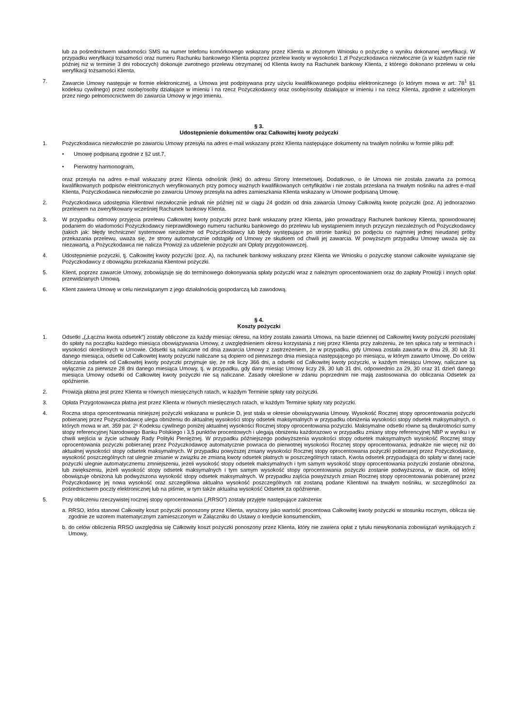lub za pośrednictwem wiadomości SMS na numer telefonu komórkowego wskazany przez Klienta w złożonym Wniosku o pożyczkę o wyniku dokonanej weryfikacji. W przypadku weryfikacji tożsamości oraz numeru Rachunku bankowego Klienta poprzez przelew kwoty w wysokości 1 zł Pożyczkodawca niezwłocznie (a w każdym razie nie później niż w terminie 3 dni roboczych) dokonuje zwrotnego przelewu otrzymanej od Klienta kwoty na Rachunek bankowy Klienta, z którego dokonano przelewu w celu weryfikacji tożsamości Klienta.
7. Zawarcie Umowy następuje w formie elektronicznej, a Umowa jest podpisywana przy użyciu kwalifikowanego podpisu elektronicznego (o którym mowa w art. 78<sup>1</sup> §1 kodeksu cywilnego) przez osobę/osoby działające w imieniu i na rzecz Pożyczkodawcy oraz osobę/osoby działające w imieniu i na rzecz Klienta, zgodnie z udzielonym przez niego pełnomocnictwem do zawarcia Umowy w jego imieniu.
§ 3.
Udostępnienie dokumentów oraz Całkowitej kwoty pożyczki
1. Pożyczkodawca niezwłocznie po zawarciu Umowy przesyła na adres e-mail wskazany przez Klienta następujące dokumenty na trwałym nośniku w formie pliku pdf:
• Umowę podpisaną zgodnie z §2 ust.7,
• Pierwotny harmonogram,
oraz przesyła na adres e-mail wskazany przez Klienta odnośnik (link) do adresu Strony Internetowej. Dodatkowo, o ile Umowa nie została zawarta za pomocą kwalifikowanych podpisów elektronicznych weryfikowanych przy pomocy ważnych kwalifikowanych certyfikatów i nie została przesłana na trwałym nośniku na adres e-mail Klienta, Pożyczkodawca niezwłocznie po zawarciu Umowy przesyła na adres zamieszkania Klienta wskazany w Umowie podpisaną Umowę.
2. Pożyczkodawca udostępnia Klientowi niezwłocznie jednak nie później niż w ciągu 24 godzin od dnia zawarcia Umowy Całkowitą kwotę pożyczki (poz. A) jednorazowo przelewem na zweryfikowany wcześniej Rachunek bankowy Klienta.
3. W przypadku odmowy przyjęcia przelewu Całkowitej kwoty pożyczki przez bank wskazany przez Klienta, jako prowadzący Rachunek bankowy Klienta, spowodowanej podaniem do wiadomości Pożyczkodawcy nieprawidłowego numeru rachunku bankowego do przelewu lub wystąpieniem innych przyczyn niezależnych od Pożyczkodawcy (takich jak: błędy techniczne/ systemowe niezależne od Pożyczkodawcy lub błędy występujące po stronie banku) po podjęciu co najmniej jednej nieudanej próby przekazania przelewu, uważa się, że strony automatycznie odstąpiły od Umowy ze skutkiem od chwili jej zawarcia. W powyższym przypadku Umowę uważa się za niezawartą, a Pożyczkodawca nie nalicza Prowizji za udzielenie pożyczki ani Opłaty przygotowawczej.
4. Udostępnienie pożyczki, tj. Całkowitej kwoty pożyczki (poz. A), na rachunek bankowy wskazany przez Klienta we Wniosku o pożyczkę stanowi całkowite wywiązanie się Pożyczkodawcy z obowiązku przekazania Klientowi pożyczki.
5. Klient, poprzez zawarcie Umowy, zobowiązuje się do terminowego dokonywania spłaty pożyczki wraz z należnym oprocentowaniem oraz do zapłaty Prowizji i innych opłat przewidzianych Umową.
6. Klient zawiera Umowę w celu niezwiązanym z jego działalnością gospodarczą lub zawodową.
§ 4.
Koszty pożyczki
1. Odsetki „(„Łączna kwota odsetek”) zostały obliczone za każdy miesiąc okresu, na który została zawarta Umowa, na bazie dziennej od Całkowitej kwoty pożyczki pozostałej do spłaty na początku każdego miesiąca obowiązywania Umowy, z uwzględnieniem okresu korzystania z niej przez Klienta przy założeniu, że ten spłaca raty w terminach i wysokości określonych w Umowie. Odsetki są naliczane od dnia zawarcia Umowy z zastrzeżeniem, że w przypadku, gdy Umowa została zawarta w dniu 29, 30 lub 31 danego miesiąca, odsetki od Całkowitej kwoty pożyczki naliczane są dopiero od pierwszego dnia miesiąca następującego po miesiącu, w którym zawarto Umowę. Do celów obliczania odsetek od Całkowitej kwoty pożyczki przyjmuje się, że rok liczy 366 dni, a odsetki od Całkowitej kwoty pożyczki, w każdym miesiącu Umowy, naliczane są wyłącznie za pierwsze 28 dni danego miesiąca Umowy, tj. w przypadku, gdy dany miesiąc Umowy liczy 29, 30 lub 31 dni, odpowiednio za 29, 30 oraz 31 dzień danego miesiąca Umowy odsetki od Całkowitej kwoty pożyczki nie są naliczane. Zasady określone w zdaniu poprzednim nie mają zastosowania do obliczania Odsetek za opóźnienie.
2. Prowizja płatna jest przez Klienta w równych miesięcznych ratach, w każdym Terminie spłaty raty pożyczki.
3. Opłata Przygotowawcza płatna jest przez Klienta w równych miesięcznych ratach, w każdym Terminie spłaty raty pożyczki.
4. Roczna stopa oprocentowania niniejszej pożyczki wskazana w punkcie D, jest stała w okresie obowiązywania Umowy. Wysokość Rocznej stopy oprocentowania pożyczki pobieranej przez Pożyczkodawcę ulega obniżeniu do aktualnej wysokości stopy odsetek maksymalnych w przypadku obniżenia wysokości stopy odsetek maksymalnych, o których mowa w art. 359 par. 2¹ Kodeksu cywilnego poniżej aktualnej wysokości Rocznej stopy oprocentowania pożyczki. Maksymalne odsetki równe są dwukrotności sumy stopy referencyjnej Narodowego Banku Polskiego i 3,5 punktów procentowych i ulegają obniżeniu każdorazowo w przypadku zmiany stopy referencyjnej NBP w wyniku i w chwili wejścia w życie uchwały Rady Polityki Pieniężnej. W przypadku późniejszego podwyższenia wysokości stopy odsetek maksymalnych wysokość Rocznej stopy oprocentowania pożyczki pobieranej przez Pożyczkodawcę automatycznie powraca do pierwotnej wysokości Rocznej stopy oprocentowania, jednakże nie więcej niż do aktualnej wysokości stopy odsetek maksymalnych. W przypadku powyższej zmiany wysokości Rocznej stopy oprocentowania pożyczki pobieranej przez Pożyczkodawcę, wysokość poszczególnych rat ulegnie zmianie w związku ze zmianą kwoty odsetek płatnych w poszczególnych ratach. Kwota odsetek przypadająca do spłaty w danej racie pożyczki ulegnie automatycznemu zmniejszeniu, jeżeli wysokość stopy odsetek maksymalnych i tym samym wysokość stopy oprocentowania pożyczki zostanie obniżona, lub zwiększeniu, jeżeli wysokość stopy odsetek maksymalnych i tym samym wysokość stopy oprocentowania pożyczki zostanie podwyższona, w dacie, od której obowiązuje obniżona lub podwyższona wysokość stopy odsetek maksymalnych. W przypadku zajścia powyższych zmian Rocznej stopy oprocentowania pobieranej przez Pożyczkodawcę jej nowa wysokość oraz szczegółowa aktualna wysokość poszczególnych rat zostaną podane Klientowi na trwałym nośniku, w szczególności za pośrednictwem poczty elektronicznej lub na piśmie, w tym także aktualna wysokość Odsetek za opóźnienie.
5. Przy obliczeniu rzeczywistej rocznej stopy oprocentowania („RRSO”) zostały przyjęte następujące założenia:
a.
RRSO, która stanowi Całkowity koszt pożyczki ponoszony przez Klienta, wyrażony jako wartość procentowa Całkowitej kwoty pożyczki w stosunku rocznym, oblicza się zgodnie ze wzorem matematycznym zamieszczonym w Załączniku do Ustawy o kredycie konsumenckim,
b.
do celów obliczenia RRSO uwzględnia się Całkowity koszt pożyczki ponoszony przez Klienta, który nie zawiera opłat z tytułu niewykonania zobowiązań wynikających z Umowy,